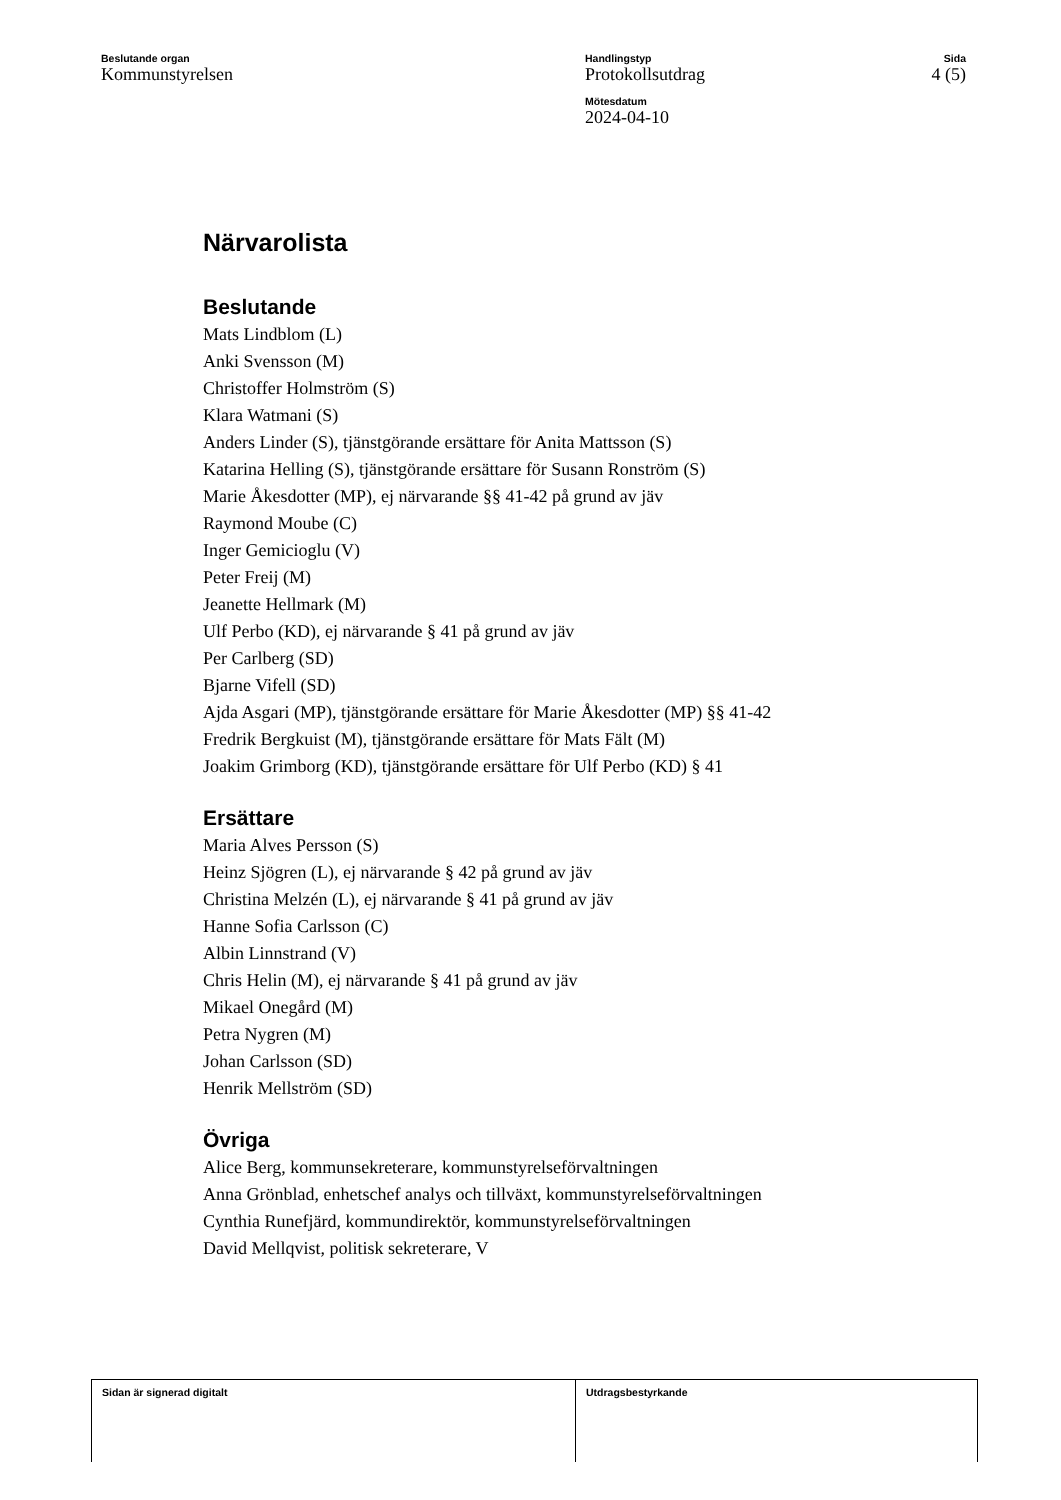Beslutande organ
Kommunstyrelsen
Handlingstyp
Protokollsutdrag
Mötesdatum
2024-04-10
Sida
4 (5)
Närvarolista
Beslutande
Mats Lindblom (L)
Anki Svensson (M)
Christoffer Holmström (S)
Klara Watmani (S)
Anders Linder (S), tjänstgörande ersättare för Anita Mattsson (S)
Katarina Helling (S), tjänstgörande ersättare för Susann Ronström (S)
Marie Åkesdotter (MP), ej närvarande §§ 41-42 på grund av jäv
Raymond Moube (C)
Inger Gemicioglu (V)
Peter Freij (M)
Jeanette Hellmark (M)
Ulf Perbo (KD), ej närvarande § 41 på grund av jäv
Per Carlberg (SD)
Bjarne Vifell (SD)
Ajda Asgari (MP), tjänstgörande ersättare för Marie Åkesdotter (MP) §§ 41-42
Fredrik Bergkuist (M), tjänstgörande ersättare för Mats Fält (M)
Joakim Grimborg (KD), tjänstgörande ersättare för Ulf Perbo (KD) § 41
Ersättare
Maria Alves Persson (S)
Heinz Sjögren (L), ej närvarande § 42 på grund av jäv
Christina Melzén (L), ej närvarande § 41 på grund av jäv
Hanne Sofia Carlsson (C)
Albin Linnstrand (V)
Chris Helin (M), ej närvarande § 41 på grund av jäv
Mikael Onegård (M)
Petra Nygren (M)
Johan Carlsson (SD)
Henrik Mellström (SD)
Övriga
Alice Berg, kommunsekreterare, kommunstyrelseförvaltningen
Anna Grönblad, enhetschef analys och tillväxt, kommunstyrelseförvaltningen
Cynthia Runefjärd, kommundirektör, kommunstyrelseförvaltningen
David Mellqvist, politisk sekreterare, V
Sidan är signerad digitalt Utdragsbestyrkande